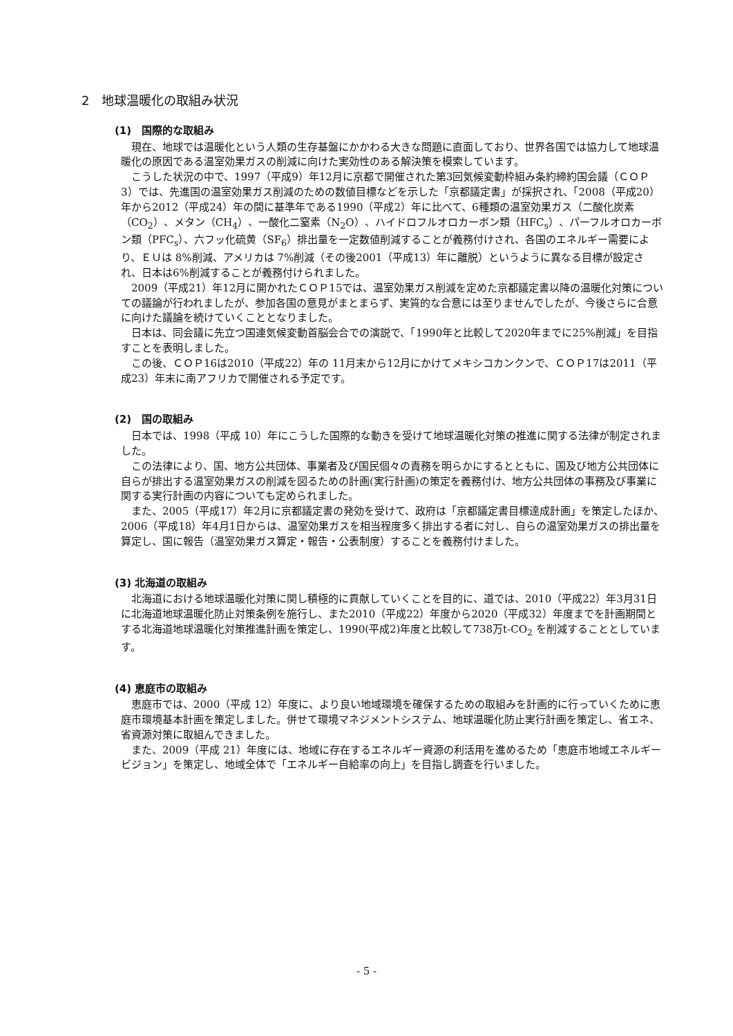2　地球温暖化の取組み状況
(1)　国際的な取組み
現在、地球では温暖化という人類の生存基盤にかかわる大きな問題に直面しており、世界各国では協力して地球温暖化の原因である温室効果ガスの削減に向けた実効性のある解決策を模索しています。
こうした状況の中で、1997（平成9）年12月に京都で開催された第3回気候変動枠組み条約締約国会議（ＣＯＰ3）では、先進国の温室効果ガス削減のための数値目標などを示した「京都議定書」が採択され、「2008（平成20）年から2012（平成24）年の間に基準年である1990（平成2）年に比べて、6種類の温室効果ガス（二酸化炭素（CO<sub>2</sub>）、メタン（CH<sub>4</sub>）、一酸化二窒素（N<sub>2</sub>O）、ハイドロフルオロカーボン類（HFC<sub>s</sub>）、パーフルオロカーボン類（PFC<sub>s</sub>）、六フッ化硫黄（SF<sub>6</sub>）排出量を一定数値削減することが義務付けされ、各国のエネルギー需要により、ＥＵは 8%削減、アメリカは 7%削減（その後2001（平成13）年に離脱）というように異なる目標が設定され、日本は6%削減することが義務付けられました。
2009（平成21）年12月に開かれたＣＯＰ15では、温室効果ガス削減を定めた京都議定書以降の温暖化対策についての議論が行われましたが、参加各国の意見がまとまらず、実質的な合意には至りませんでしたが、今後さらに合意に向けた議論を続けていくこととなりました。
日本は、同会議に先立つ国連気候変動首脳会合での演説で、「1990年と比較して2020年までに25%削減」を目指すことを表明しました。
この後、ＣＯＰ16は2010（平成22）年の 11月末から12月にかけてメキシコカンクンで、ＣＯＰ17は2011（平成23）年末に南アフリカで開催される予定です。
(2)　国の取組み
日本では、1998（平成 10）年にこうした国際的な動きを受けて地球温暖化対策の推進に関する法律が制定されました。
この法律により、国、地方公共団体、事業者及び国民個々の責務を明らかにするとともに、国及び地方公共団体に自らが排出する温室効果ガスの削減を図るための計画(実行計画)の策定を義務付け、地方公共団体の事務及び事業に関する実行計画の内容についても定められました。
また、2005（平成17）年2月に京都議定書の発効を受けて、政府は「京都議定書目標達成計画」を策定したほか、2006（平成18）年4月1日からは、温室効果ガスを相当程度多く排出する者に対し、自らの温室効果ガスの排出量を算定し、国に報告（温室効果ガス算定・報告・公表制度）することを義務付けました。
(3) 北海道の取組み
北海道における地球温暖化対策に関し積極的に貢献していくことを目的に、道では、2010（平成22）年3月31日に北海道地球温暖化防止対策条例を施行し、また2010（平成22）年度から2020（平成32）年度までを計画期間とする北海道地球温暖化対策推進計画を策定し、1990(平成2)年度と比較して738万t-CO<sub>2</sub> を削減することとしています。
(4) 恵庭市の取組み
恵庭市では、2000（平成 12）年度に、より良い地域環境を確保するための取組みを計画的に行っていくために恵庭市環境基本計画を策定しました。併せて環境マネジメントシステム、地球温暖化防止実行計画を策定し、省エネ、省資源対策に取組んできました。
また、2009（平成 21）年度には、地域に存在するエネルギー資源の利活用を進めるため「恵庭市地域エネルギービジョン」を策定し、地域全体で「エネルギー自給率の向上」を目指し調査を行いました。
- 5 -